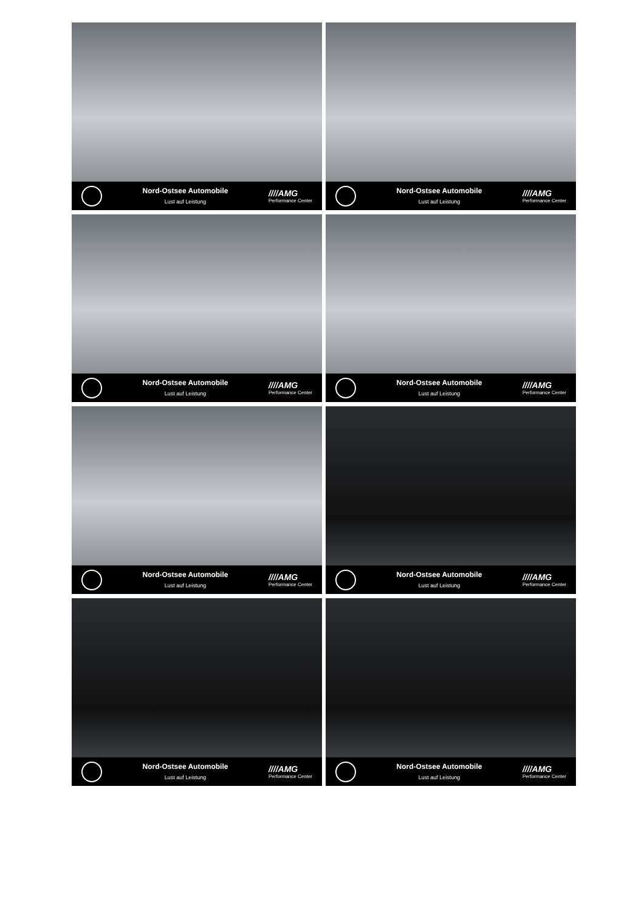Nord-Ostsee Automobile
Lust auf Leistung
////AMG
Performance Center
Nord-Ostsee Automobile
Lust auf Leistung
////AMG
Performance Center
Nord-Ostsee Automobile
Lust auf Leistung
////AMG
Performance Center
Nord-Ostsee Automobile
Lust auf Leistung
////AMG
Performance Center
Nord-Ostsee Automobile
Lust auf Leistung
////AMG
Performance Center
Nord-Ostsee Automobile
Lust auf Leistung
////AMG
Performance Center
Nord-Ostsee Automobile
Lust auf Leistung
////AMG
Performance Center
Nord-Ostsee Automobile
Lust auf Leistung
////AMG
Performance Center